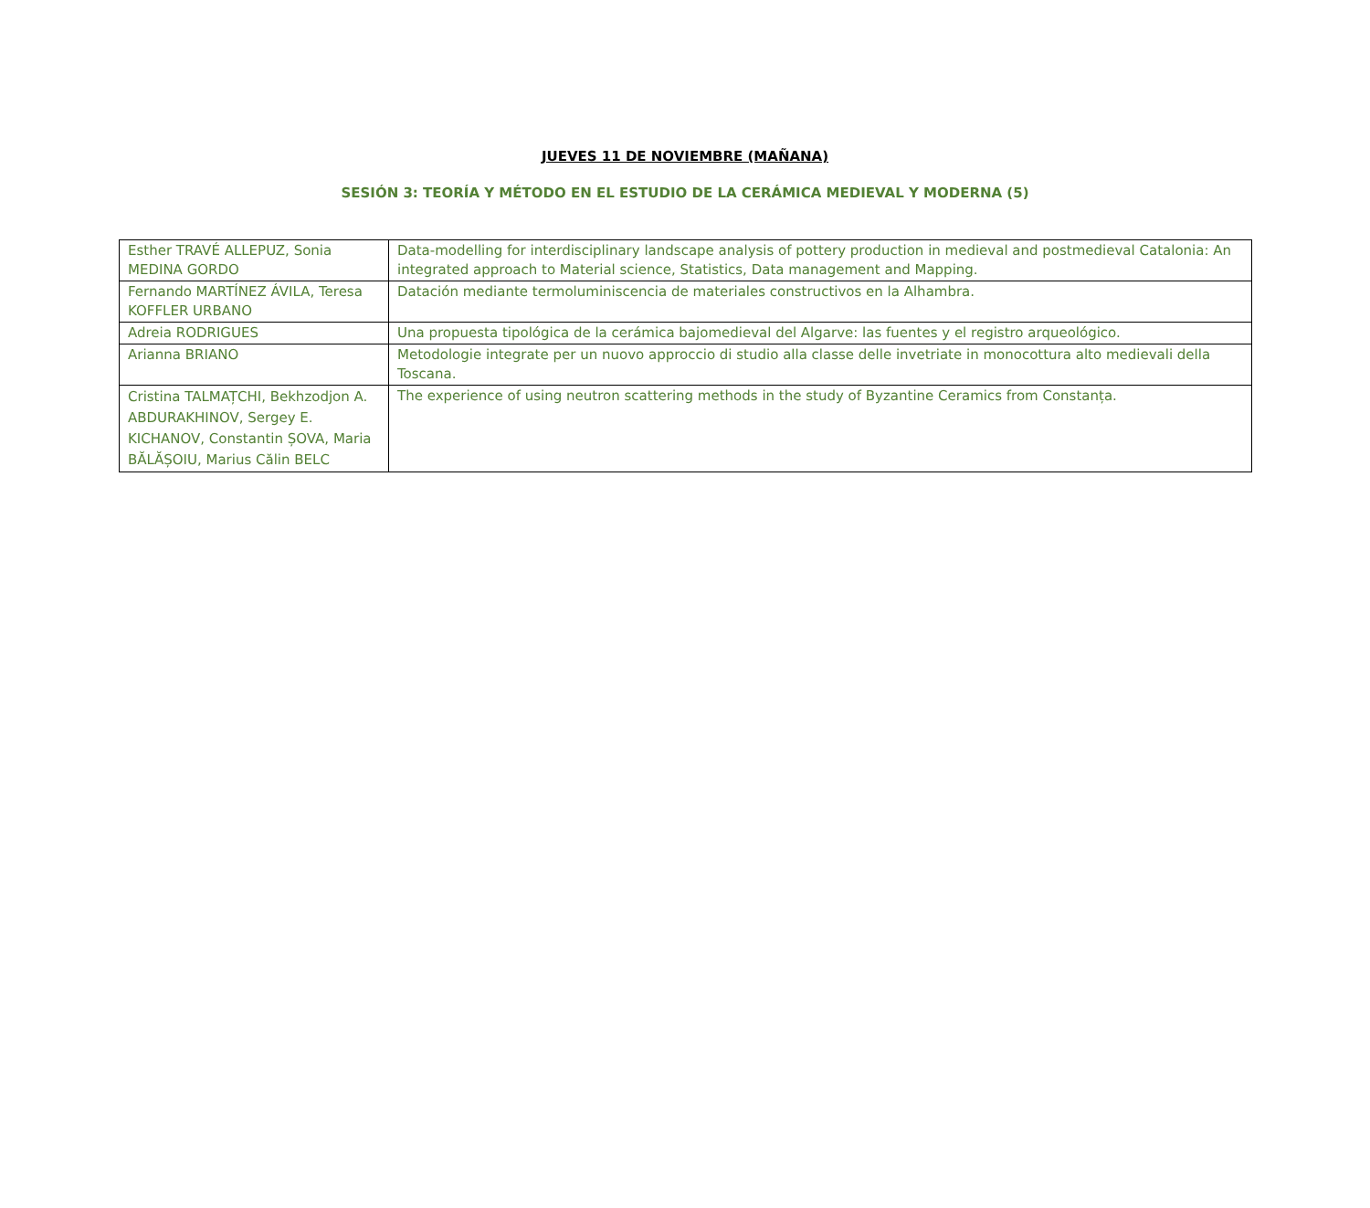JUEVES 11 DE NOVIEMBRE (MAÑANA)
SESIÓN 3: TEORÍA Y MÉTODO EN EL ESTUDIO DE LA CERÁMICA MEDIEVAL Y MODERNA (5)
| Esther TRAVÉ ALLEPUZ, Sonia MEDINA GORDO | Data-modelling for interdisciplinary landscape analysis of pottery production in medieval and postmedieval Catalonia: An integrated approach to Material science, Statistics, Data management and Mapping. |
| Fernando MARTÍNEZ ÁVILA, Teresa KOFFLER URBANO | Datación mediante termoluminiscencia de materiales constructivos en la Alhambra. |
| Adreia RODRIGUES | Una propuesta tipológica de la cerámica bajomedieval del Algarve: las fuentes y el registro arqueológico. |
| Arianna BRIANO | Metodologie integrate per un nuovo approccio di studio alla classe delle invetriate in monocottura alto medievali della Toscana. |
| Cristina TALMAȚCHI, Bekhzodjon A. ABDURAKHINOV, Sergey E. KICHANOV, Constantin ȘOVA, Maria BĂLĂȘOIU, Marius Călin BELC | The experience of using neutron scattering methods in the study of Byzantine Ceramics from Constanța. |